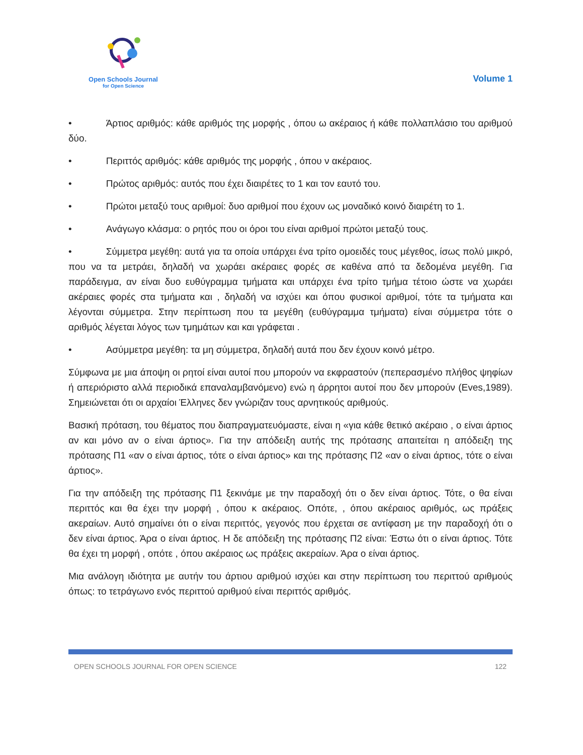Open Schools Journal
for Open Science
Volume 1
• Άρτιος αριθμός: κάθε αριθμός της μορφής , όπου ω ακέραιος ή κάθε πολλαπλάσιο του αριθμού δύο.
• Περιττός αριθμός: κάθε αριθμός της μορφής , όπου ν ακέραιος.
• Πρώτος αριθμός: αυτός που έχει διαιρέτες το 1 και τον εαυτό του.
• Πρώτοι μεταξύ τους αριθμοί: δυο αριθμοί που έχουν ως μοναδικό κοινό διαιρέτη το 1.
• Ανάγωγο κλάσμα: ο ρητός που οι όροι του είναι αριθμοί πρώτοι μεταξύ τους.
• Σύμμετρα μεγέθη: αυτά για τα οποία υπάρχει ένα τρίτο ομοειδές τους μέγεθος, ίσως πολύ μικρό, που να τα μετράει, δηλαδή να χωράει ακέραιες φορές σε καθένα από τα δεδομένα μεγέθη. Για παράδειγμα, αν είναι δυο ευθύγραμμα τμήματα και υπάρχει ένα τρίτο τμήμα τέτοιο ώστε να χωράει ακέραιες φορές στα τμήματα και , δηλαδή να ισχύει και όπου φυσικοί αριθμοί, τότε τα τμήματα και λέγονται σύμμετρα. Στην περίπτωση που τα μεγέθη (ευθύγραμμα τμήματα) είναι σύμμετρα τότε ο αριθμός λέγεται λόγος των τμημάτων και και γράφεται .
• Ασύμμετρα μεγέθη: τα μη σύμμετρα, δηλαδή αυτά που δεν έχουν κοινό μέτρο.
Σύμφωνα με μια άποψη οι ρητοί είναι αυτοί που μπορούν να εκφραστούν (πεπερασμένο πλήθος ψηφίων ή απεριόριστο αλλά περιοδικά επαναλαμβανόμενο) ενώ η άρρητοι αυτοί που δεν μπορούν (Eves,1989). Σημειώνεται ότι οι αρχαίοι Έλληνες δεν γνώριζαν τους αρνητικούς αριθμούς.
Βασική πρόταση, του θέματος που διαπραγματευόμαστε, είναι η «για κάθε θετικό ακέραιο , ο είναι άρτιος αν και μόνο αν ο είναι άρτιος». Για την απόδειξη αυτής της πρότασης απαιτείται η απόδειξη της πρότασης Π1 «αν ο είναι άρτιος, τότε ο είναι άρτιος» και της πρότασης Π2 «αν ο είναι άρτιος, τότε ο είναι άρτιος».
Για την απόδειξη της πρότασης Π1 ξεκινάμε με την παραδοχή ότι ο δεν είναι άρτιος. Τότε, ο θα είναι περιττός και θα έχει την μορφή , όπου κ ακέραιος. Οπότε, , όπου ακέραιος αριθμός, ως πράξεις ακεραίων. Αυτό σημαίνει ότι ο είναι περιττός, γεγονός που έρχεται σε αντίφαση με την παραδοχή ότι ο δεν είναι άρτιος. Άρα ο είναι άρτιος. Η δε απόδειξη της πρότασης Π2 είναι: Έστω ότι ο είναι άρτιος. Τότε θα έχει τη μορφή , οπότε , όπου ακέραιος ως πράξεις ακεραίων. Άρα ο είναι άρτιος.
Μια ανάλογη ιδιότητα με αυτήν του άρτιου αριθμού ισχύει και στην περίπτωση του περιττού αριθμούς όπως: το τετράγωνο ενός περιττού αριθμού είναι περιττός αριθμός.
OPEN SCHOOLS JOURNAL FOR OPEN SCIENCE 122